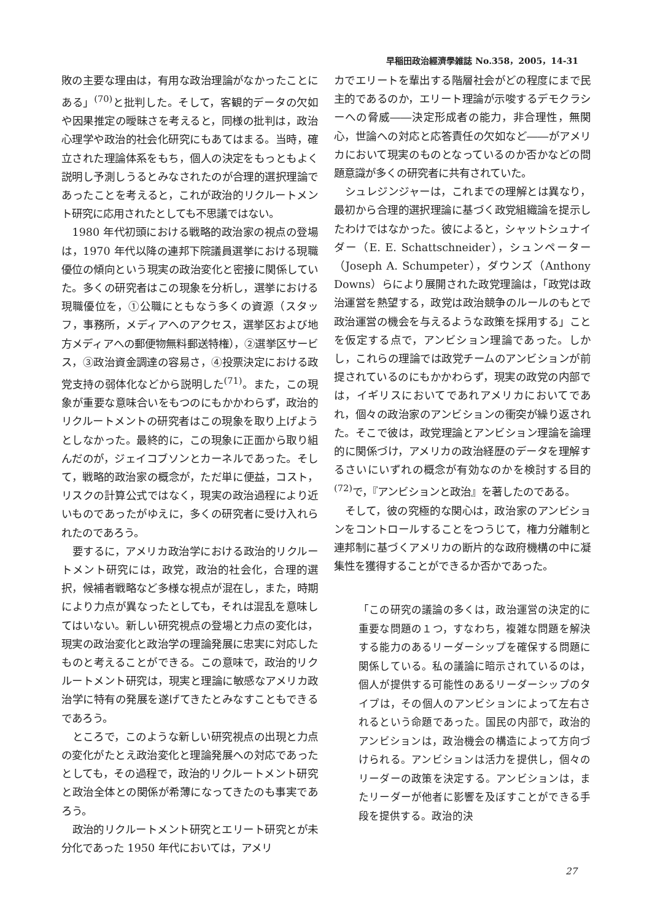早稲田政治經濟學雑誌 No.358，2005，14-31
敗の主要な理由は，有用な政治理論がなかったことにある」<sup>(70)</sup>と批判した。そして，客観的データの欠如や因果推定の曖昧さを考えると，同様の批判は，政治心理学や政治的社会化研究にもあてはまる。当時，確立された理論体系をもち，個人の決定をもっともよく説明し予測しうるとみなされたのが合理的選択理論であったことを考えると，これが政治的リクルートメント研究に応用されたとしても不思議ではない。
1980 年代初頭における戦略的政治家の視点の登場は，1970 年代以降の連邦下院議員選挙における現職優位の傾向という現実の政治変化と密接に関係していた。多くの研究者はこの現象を分析し，選挙における現職優位を，①公職にともなう多くの資源（スタッフ，事務所，メディアへのアクセス，選挙区および地方メディアへの郵便物無料郵送特権），②選挙区サービス，③政治資金調達の容易さ，④投票決定における政党支持の弱体化などから説明した<sup>(71)</sup>。また，この現象が重要な意味合いをもつのにもかかわらず，政治的リクルートメントの研究者はこの現象を取り上げようとしなかった。最終的に，この現象に正面から取り組んだのが，ジェイコブソンとカーネルであった。そして，戦略的政治家の概念が，ただ単に便益，コスト，リスクの計算公式ではなく，現実の政治過程により近いものであったがゆえに，多くの研究者に受け入れられたのであろう。
要するに，アメリカ政治学における政治的リクルートメント研究には，政党，政治的社会化，合理的選択，候補者戦略など多様な視点が混在し，また，時期により力点が異なったとしても，それは混乱を意味してはいない。新しい研究視点の登場と力点の変化は，現実の政治変化と政治学の理論発展に忠実に対応したものと考えることができる。この意味で，政治的リクルートメント研究は，現実と理論に敏感なアメリカ政治学に特有の発展を遂げてきたとみなすこともできるであろう。
ところで，このような新しい研究視点の出現と力点の変化がたとえ政治変化と理論発展への対応であったとしても，その過程で，政治的リクルートメント研究と政治全体との関係が希薄になってきたのも事実であろう。
政治的リクルートメント研究とエリート研究とが未分化であった 1950 年代においては，アメリ
カでエリートを輩出する階層社会がどの程度にまで民主的であるのか，エリート理論が示唆するデモクラシーへの脅威――決定形成者の能力，非合理性，無関心，世論への対応と応答責任の欠如など――がアメリカにおいて現実のものとなっているのか否かなどの問題意識が多くの研究者に共有されていた。
シュレジンジャーは，これまでの理解とは異なり，最初から合理的選択理論に基づく政党組織論を提示したわけではなかった。彼によると，シャットシュナイダー（E. E. Schattschneider），シュンペーター（Joseph A. Schumpeter），ダウンズ（Anthony Downs）らにより展開された政党理論は，「政党は政治運営を熱望する，政党は政治競争のルールのもとで政治運営の機会を与えるような政策を採用する」ことを仮定する点で，アンビション理論であった。しかし，これらの理論では政党チームのアンビションが前提されているのにもかかわらず，現実の政党の内部では，イギリスにおいてであれアメリカにおいてであれ，個々の政治家のアンビションの衝突が繰り返された。そこで彼は，政党理論とアンビション理論を論理的に関係づけ，アメリカの政治経歴のデータを理解するさいにいずれの概念が有効なのかを検討する目的<sup>(72)</sup>で，『アンビションと政治』を著したのである。
そして，彼の究極的な関心は，政治家のアンビションをコントロールすることをつうじて，権力分離制と連邦制に基づくアメリカの断片的な政府機構の中に凝集性を獲得することができるか否かであった。
「この研究の議論の多くは，政治運営の決定的に重要な問題の１つ，すなわち，複雑な問題を解決する能力のあるリーダーシップを確保する問題に関係している。私の議論に暗示されているのは，個人が提供する可能性のあるリーダーシップのタイプは，その個人のアンビションによって左右されるという命題であった。国民の内部で，政治的アンビションは，政治機会の構造によって方向づけられる。アンビションは活力を提供し，個々のリーダーの政策を決定する。アンビションは，またリーダーが他者に影響を及ぼすことができる手段を提供する。政治的決
27